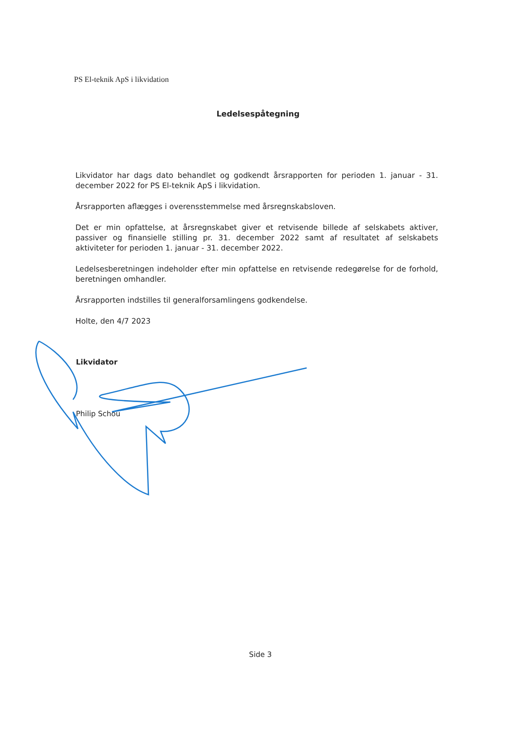PS El-teknik ApS i likvidation
Ledelsespåtegning
Likvidator har dags dato behandlet og godkendt årsrapporten for perioden 1. januar - 31. december 2022 for PS El-teknik ApS i likvidation.
Årsrapporten aflægges i overensstemmelse med årsregnskabsloven.
Det er min opfattelse, at årsregnskabet giver et retvisende billede af selskabets aktiver, passiver og finansielle stilling pr. 31. december 2022 samt af resultatet af selskabets aktiviteter for perioden 1. januar - 31. december 2022.
Ledelsesberetningen indeholder efter min opfattelse en retvisende redegørelse for de forhold, beretningen omhandler.
Årsrapporten indstilles til generalforsamlingens godkendelse.
Holte, den 4/7 2023
Likvidator
Philip Schou
Side 3